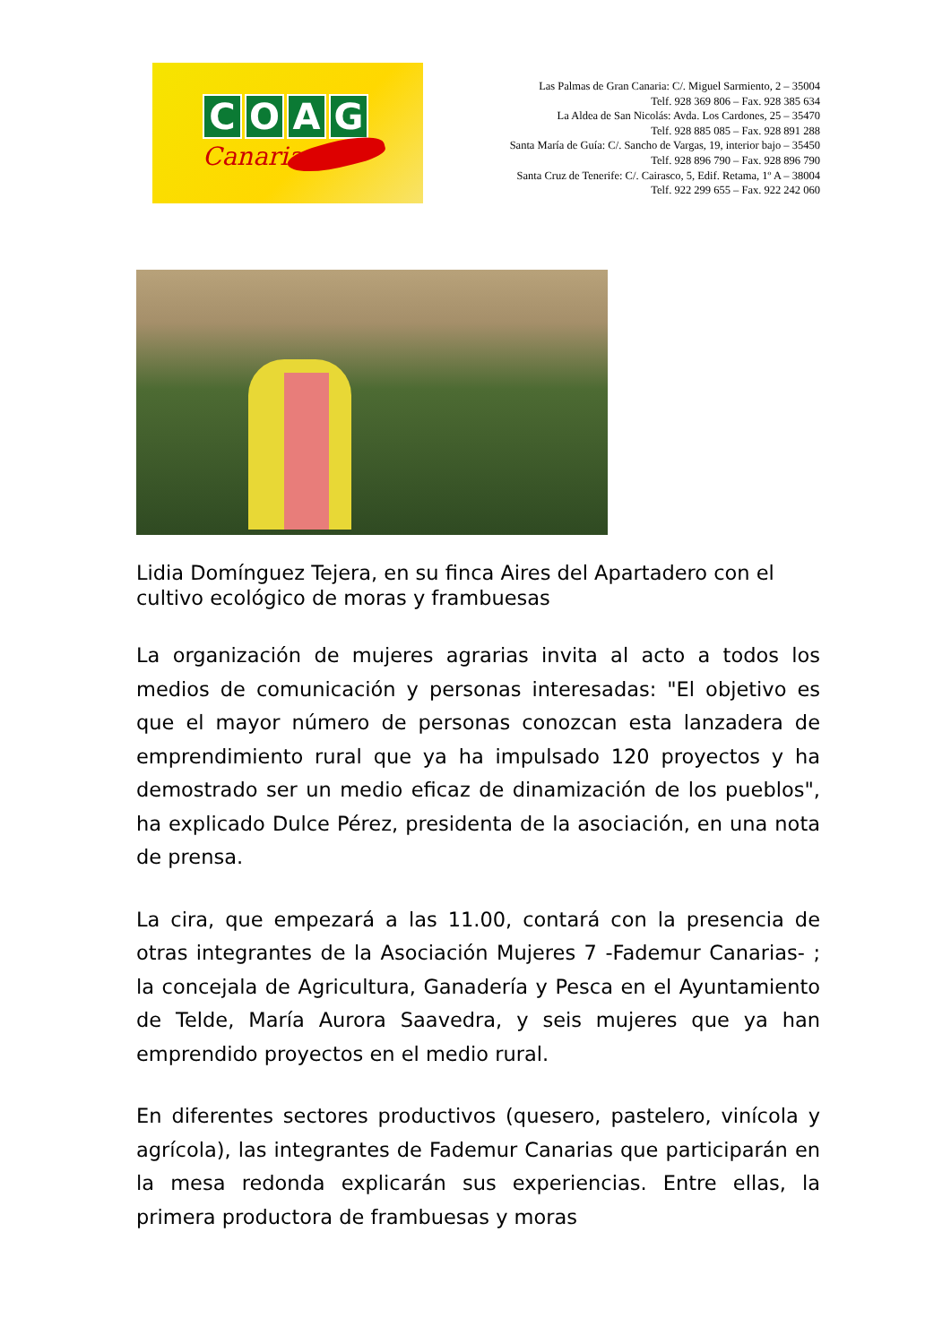COAG
Canarias
Las Palmas de Gran Canaria: C/. Miguel Sarmiento, 2 – 35004
Telf. 928 369 806 – Fax. 928 385 634
La Aldea de San Nicolás: Avda. Los Cardones, 25 – 35470
Telf. 928 885 085 – Fax. 928 891 288
Santa María de Guía: C/. Sancho de Vargas, 19, interior bajo – 35450
Telf. 928 896 790 – Fax. 928 896 790
Santa Cruz de Tenerife: C/. Cairasco, 5, Edif. Retama, 1º A – 38004
Telf. 922 299 655 – Fax. 922 242 060
Lidia Domínguez Tejera, en su finca Aires del Apartadero con el cultivo ecológico de moras y frambuesas
La organización de mujeres agrarias invita al acto a todos los medios de comunicación y personas interesadas: "El objetivo es que el mayor número de personas conozcan esta lanzadera de emprendimiento rural que ya ha impulsado 120 proyectos y ha demostrado ser un medio eficaz de dinamización de los pueblos", ha explicado Dulce Pérez, presidenta de la asociación, en una nota de prensa.
La cira, que empezará a las 11.00, contará con la presencia de otras integrantes de la Asociación Mujeres 7 -Fademur Canarias- ; la concejala de Agricultura, Ganadería y Pesca en el Ayuntamiento de Telde, María Aurora Saavedra, y seis mujeres que ya han emprendido proyectos en el medio rural.
En diferentes sectores productivos (quesero, pastelero, vinícola y agrícola), las integrantes de Fademur Canarias que participarán en la mesa redonda explicarán sus experiencias. Entre ellas, la primera productora de frambuesas y moras